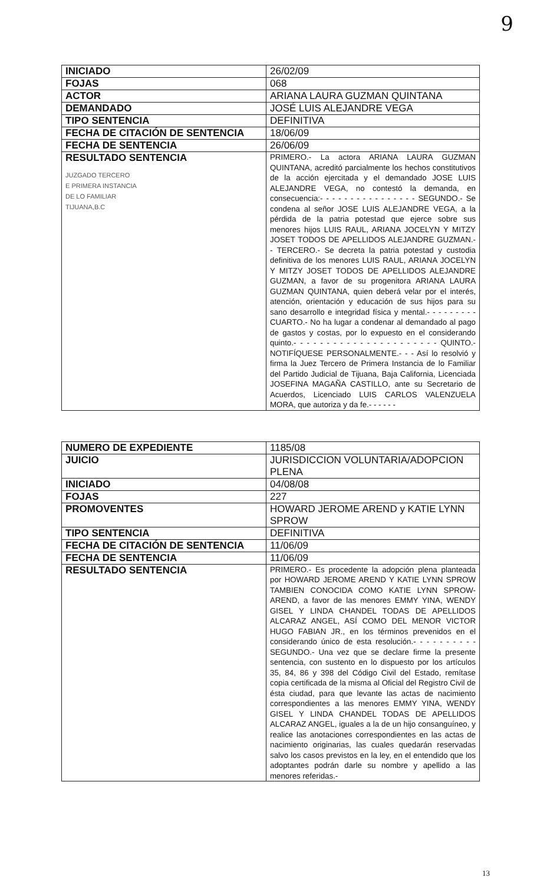9
| INICIADO | 26/02/09 |
| FOJAS | 068 |
| ACTOR | ARIANA LAURA GUZMAN QUINTANA |
| DEMANDADO | JOSÉ LUIS ALEJANDRE VEGA |
| TIPO SENTENCIA | DEFINITIVA |
| FECHA DE CITACIÓN DE SENTENCIA | 18/06/09 |
| FECHA DE SENTENCIA | 26/06/09 |
| RESULTADO SENTENCIA JUZGADO TERCERO E PRIMERA INSTANCIA DE LO FAMILIAR TIJUANA,B.C | PRIMERO.- La actora ARIANA LAURA GUZMAN QUINTANA, acreditó parcialmente los hechos constitutivos de la acción ejercitada y el demandado JOSE LUIS ALEJANDRE VEGA, no contestó la demanda, en consecuencia:- - - - - - - - - - - - - - - - SEGUNDO.- Se condena al señor JOSE LUIS ALEJANDRE VEGA, a la pérdida de la patria potestad que ejerce sobre sus menores hijos LUIS RAUL, ARIANA JOCELYN Y MITZY JOSET TODOS DE APELLIDOS ALEJANDRE GUZMAN.- - TERCERO.- Se decreta la patria potestad y custodia definitiva de los menores LUIS RAUL, ARIANA JOCELYN Y MITZY JOSET TODOS DE APELLIDOS ALEJANDRE GUZMAN, a favor de su progenitora ARIANA LAURA GUZMAN QUINTANA, quien deberá velar por el interés, atención, orientación y educación de sus hijos para su sano desarrollo e integridad física y mental.- - - - - - - - - CUARTO.- No ha lugar a condenar al demandado al pago de gastos y costas, por lo expuesto en el considerando quinto.- - - - - - - - - - - - - - - - - - - - - - QUINTO.- NOTIFÍQUESE PERSONALMENTE.- - - Así lo resolvió y firma la Juez Tercero de Primera Instancia de lo Familiar del Partido Judicial de Tijuana, Baja California, Licenciada JOSEFINA MAGAÑA CASTILLO, ante su Secretario de Acuerdos, Licenciado LUIS CARLOS VALENZUELA MORA, que autoriza y da fe.- - - - - - |
| NUMERO DE EXPEDIENTE | 1185/08 |
| JUICIO | JURISDICCION VOLUNTARIA/ADOPCION PLENA |
| INICIADO | 04/08/08 |
| FOJAS | 227 |
| PROMOVENTES | HOWARD JEROME AREND y KATIE LYNN SPROW |
| TIPO SENTENCIA | DEFINITIVA |
| FECHA DE CITACIÓN DE SENTENCIA | 11/06/09 |
| FECHA DE SENTENCIA | 11/06/09 |
| RESULTADO SENTENCIA | PRIMERO.- Es procedente la adopción plena planteada por HOWARD JEROME AREND Y KATIE LYNN SPROW TAMBIEN CONOCIDA COMO KATIE LYNN SPROW-AREND, a favor de las menores EMMY YINA, WENDY GISEL Y LINDA CHANDEL TODAS DE APELLIDOS ALCARAZ ANGEL, ASÍ COMO DEL MENOR VICTOR HUGO FABIAN JR., en los términos prevenidos en el considerando único de esta resolución.- - - - - - - - - - SEGUNDO.- Una vez que se declare firme la presente sentencia, con sustento en lo dispuesto por los artículos 35, 84, 86 y 398 del Código Civil del Estado, remítase copia certificada de la misma al Oficial del Registro Civil de ésta ciudad, para que levante las actas de nacimiento correspondientes a las menores EMMY YINA, WENDY GISEL Y LINDA CHANDEL TODAS DE APELLIDOS ALCARAZ ANGEL, iguales a la de un hijo consanguíneo, y realice las anotaciones correspondientes en las actas de nacimiento originarias, las cuales quedarán reservadas salvo los casos previstos en la ley, en el entendido que los adoptantes podrán darle su nombre y apellido a las menores referidas.- |
13